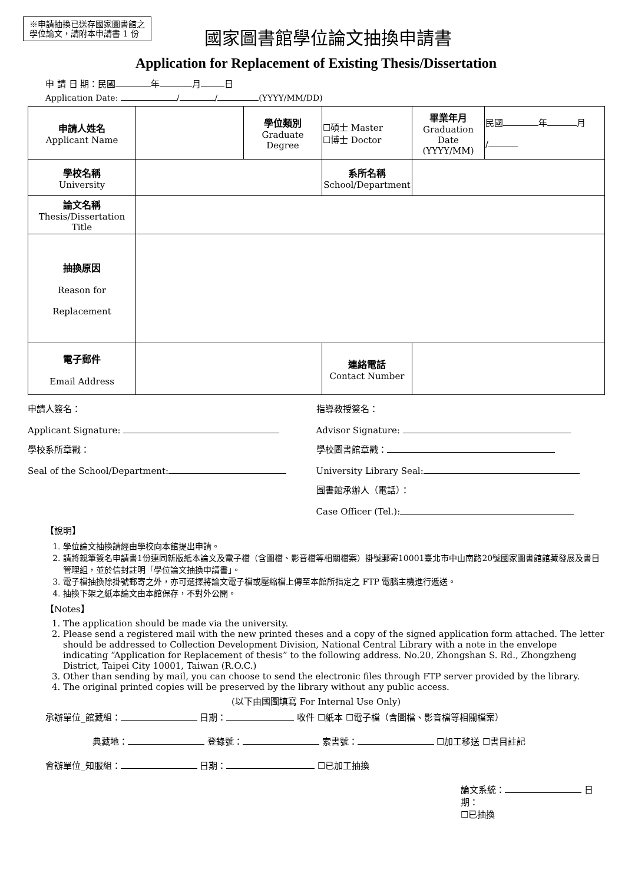※申請抽換已送存國家圖書館之
學位論文，請附本申請書 1 份
國家圖書館學位論文抽換申請書
Application for Replacement of Existing Thesis/Dissertation
申 請 日 期：民國 年 月 日
Application Date: / / (YYYY/MM/DD)
| 申請人姓名 Applicant Name | | 學位類別 Graduate Degree | ☐碩士 Master ☐博士 Doctor | 畢業年月 Graduation Date (YYYY/MM) | 民國 年 月 / |
| 學校名稱 University | | | 系所名稱 School/Department | | |
| 論文名稱 Thesis/Dissertation Title | | | | | |
| 抽換原因 Reason for Replacement | | | | | |
| 電子郵件 Email Address | | | 連絡電話 Contact Number | | |
申請人簽名：
Applicant Signature:
指導教授簽名：
Advisor Signature:
學校系所章戳：
Seal of the School/Department:
學校圖書館章戳：
University Library Seal:
圖書館承辦人（電話）：
Case Officer (Tel.):
【說明】
1. 學位論文抽換請經由學校向本館提出申請。
2. 請將親筆簽名申請書1份連同新版紙本論文及電子檔（含圖檔、影音檔等相關檔案）掛號郵寄10001臺北市中山南路20號國家圖書館館藏發展及書目管理組，並於信封註明「學位論文抽換申請書」。
3. 電子檔抽換除掛號郵寄之外，亦可選擇將論文電子檔或壓縮檔上傳至本館所指定之 FTP 電腦主機進行遞送。
4. 抽換下架之紙本論文由本館保存，不對外公開。
【Notes】
1. The application should be made via the university.
2. Please send a registered mail with the new printed theses and a copy of the signed application form attached. The letter should be addressed to Collection Development Division, National Central Library with a note in the envelope indicating “Application for Replacement of thesis” to the following address. No.20, Zhongshan S. Rd., Zhongzheng District, Taipei City 10001, Taiwan (R.O.C.)
3. Other than sending by mail, you can choose to send the electronic files through FTP server provided by the library.
4. The original printed copies will be preserved by the library without any public access.
(以下由國圖填寫 For Internal Use Only)
承辦單位_館藏組： 日期： 收件 ☐紙本 ☐電子檔（含圖檔、影音檔等相關檔案）
典藏地： 登錄號： 索書號： ☐加工移送 ☐書目註記
會辦單位_知服組： 日期： ☐已加工抽換
論文系統： 日期：
☐已抽換